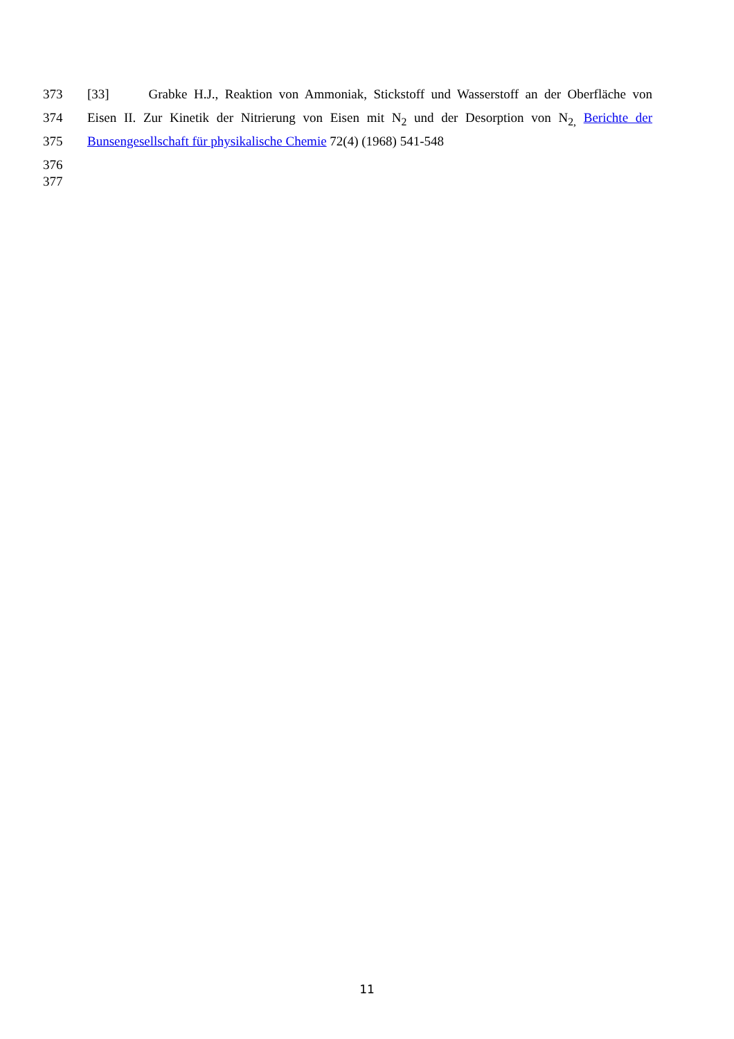373 [33] Grabke H.J., Reaktion von Ammoniak, Stickstoff und Wasserstoff an der Oberfläche von
374 Eisen II. Zur Kinetik der Nitrierung von Eisen mit N<sub>2</sub> und der Desorption von N<sub>2,</sub> Berichte der
375 Bunsengesellschaft für physikalische Chemie 72(4) (1968) 541-548
376
377
11